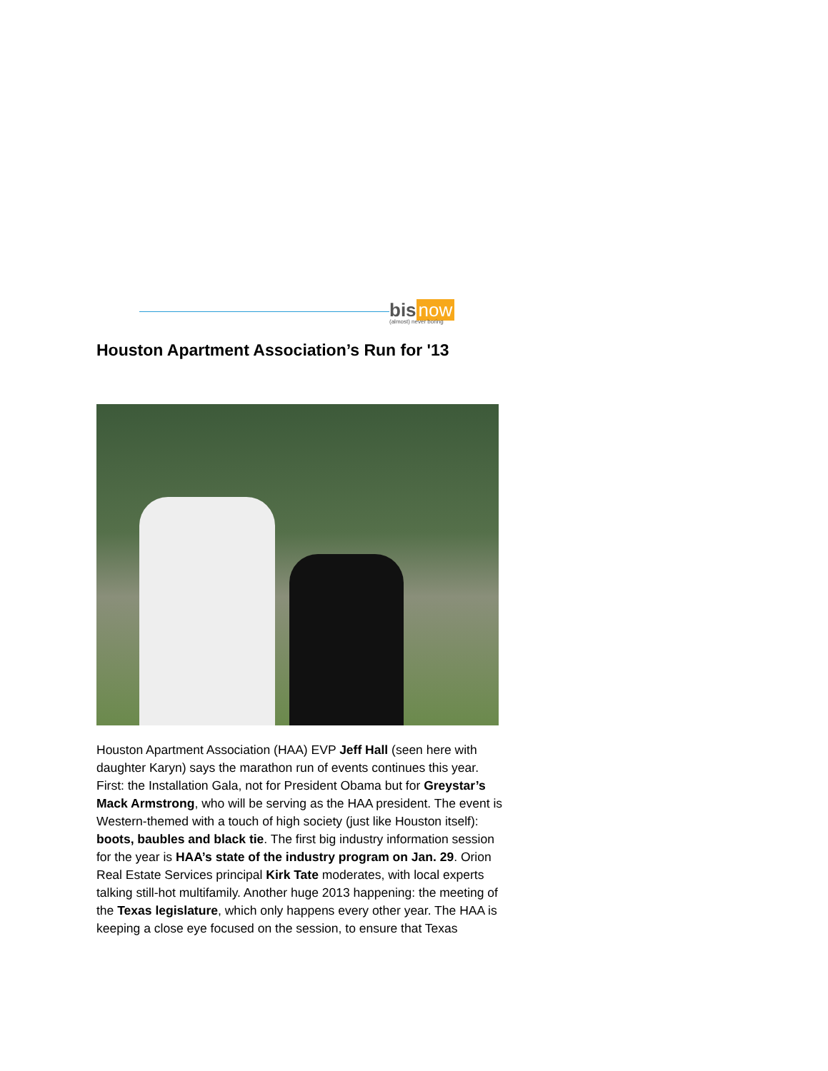bis now
(almost) never boring
Houston Apartment Association’s Run for '13
Houston Apartment Association (HAA) EVP Jeff Hall (seen here with daughter Karyn) says the marathon run of events continues this year. First: the Installation Gala, not for President Obama but for Greystar’s Mack Armstrong, who will be serving as the HAA president. The event is Western-themed with a touch of high society (just like Houston itself): boots, baubles and black tie. The first big industry information session for the year is HAA’s state of the industry program on Jan. 29. Orion Real Estate Services principal Kirk Tate moderates, with local experts talking still-hot multifamily. Another huge 2013 happening: the meeting of the Texas legislature, which only happens every other year. The HAA is keeping a close eye focused on the session, to ensure that Texas